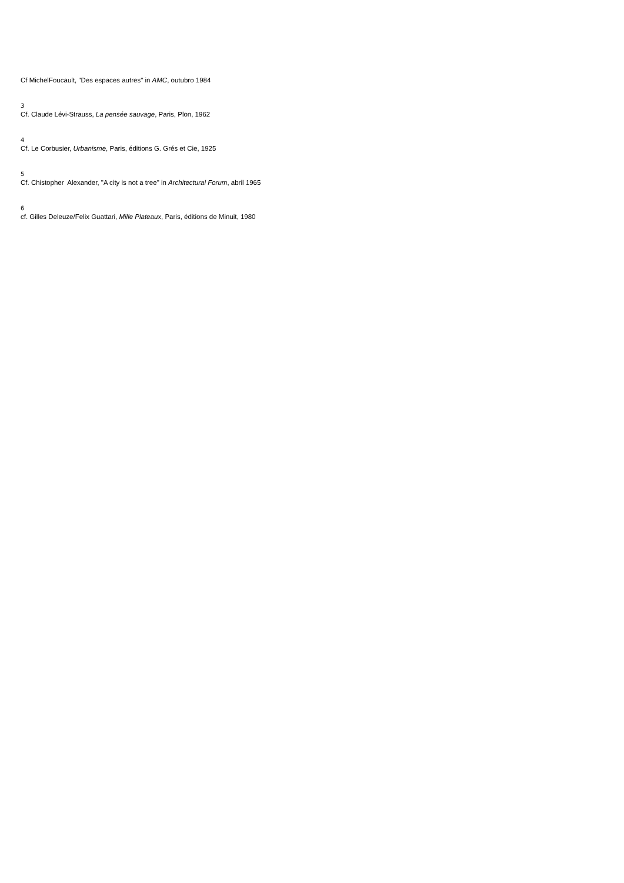Cf MichelFoucault, "Des espaces autres" in AMC, outubro 1984
3
Cf. Claude Lévi-Strauss, La pensée sauvage, Paris, Plon, 1962
4
Cf. Le Corbusier, Urbanisme, Paris, éditions G. Grés et Cie, 1925
5
Cf. Chistopher Alexander, "A city is not a tree" in Architectural Forum, abril 1965
6
cf. Gilles Deleuze/Felix Guattari, Mille Plateaux, Paris, éditions de Minuit, 1980